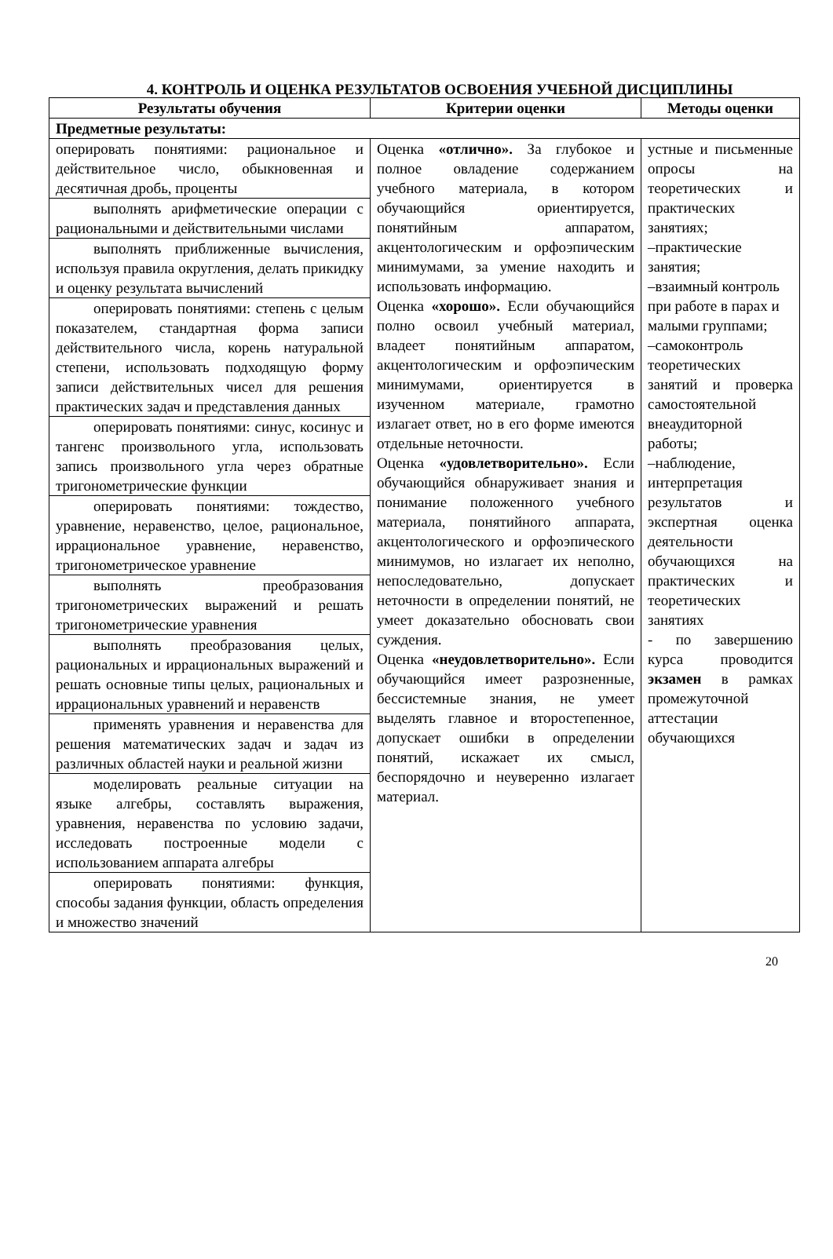4. КОНТРОЛЬ И ОЦЕНКА РЕЗУЛЬТАТОВ ОСВОЕНИЯ УЧЕБНОЙ ДИСЦИПЛИНЫ
| Результаты обучения | Критерии оценки | Методы оценки |
| --- | --- | --- |
| Предметные результаты: | | |
| оперировать понятиями: рациональное и действительное число, обыкновенная и десятичная дробь, проценты | Оценка «отлично». За глубокое и полное овладение содержанием учебного материала, в котором обучающийся ориентируется, понятийным аппаратом, акцентологическим и орфоэпическим минимумами, за умение находить и использовать информацию. Оценка «хорошо». Если обучающийся полно освоил учебный материал, владеет понятийным аппаратом, акцентологическим и орфоэпическим минимумами, ориентируется в изученном материале, грамотно излагает ответ, но в его форме имеются отдельные неточности. Оценка «удовлетворительно». Если обучающийся обнаруживает знания и понимание положенного учебного материала, понятийного аппарата, акцентологического и орфоэпического минимумов, но излагает их неполно, непоследовательно, допускает неточности в определении понятий, не умеет доказательно обосновать свои суждения. Оценка «неудовлетворительно». Если обучающийся имеет разрозненные, бессистемные знания, не умеет выделять главное и второстепенное, допускает ошибки в определении понятий, искажает их смысл, беспорядочно и неуверенно излагает материал. | устные и письменные опросы на теоретических и практических занятиях; –практические занятия; –взаимный контроль при работе в парах и малыми группами; –самоконтроль теоретических занятий и проверка самостоятельной внеаудиторной работы; –наблюдение, интерпретация результатов и экспертная оценка деятельности обучающихся на практических и теоретических занятиях - по завершению курса проводится экзамен в рамках промежуточной аттестации обучающихся |
| выполнять арифметические операции с рациональными и действительными числами | | |
| выполнять приближенные вычисления, используя правила округления, делать прикидку и оценку результата вычислений | | |
| оперировать понятиями: степень с целым показателем, стандартная форма записи действительного числа, корень натуральной степени, использовать подходящую форму записи действительных чисел для решения практических задач и представления данных | | |
| оперировать понятиями: синус, косинус и тангенс произвольного угла, использовать запись произвольного угла через обратные тригонометрические функции | | |
| оперировать понятиями: тождество, уравнение, неравенство, целое, рациональное, иррациональное уравнение, неравенство, тригонометрическое уравнение | | |
| выполнять преобразования тригонометрических выражений и решать тригонометрические уравнения | | |
| выполнять преобразования целых, рациональных и иррациональных выражений и решать основные типы целых, рациональных и иррациональных уравнений и неравенств | | |
| применять уравнения и неравенства для решения математических задач и задач из различных областей науки и реальной жизни | | |
| моделировать реальные ситуации на языке алгебры, составлять выражения, уравнения, неравенства по условию задачи, исследовать построенные модели с использованием аппарата алгебры | | |
| оперировать понятиями: функция, способы задания функции, область определения и множество значений | | |
20